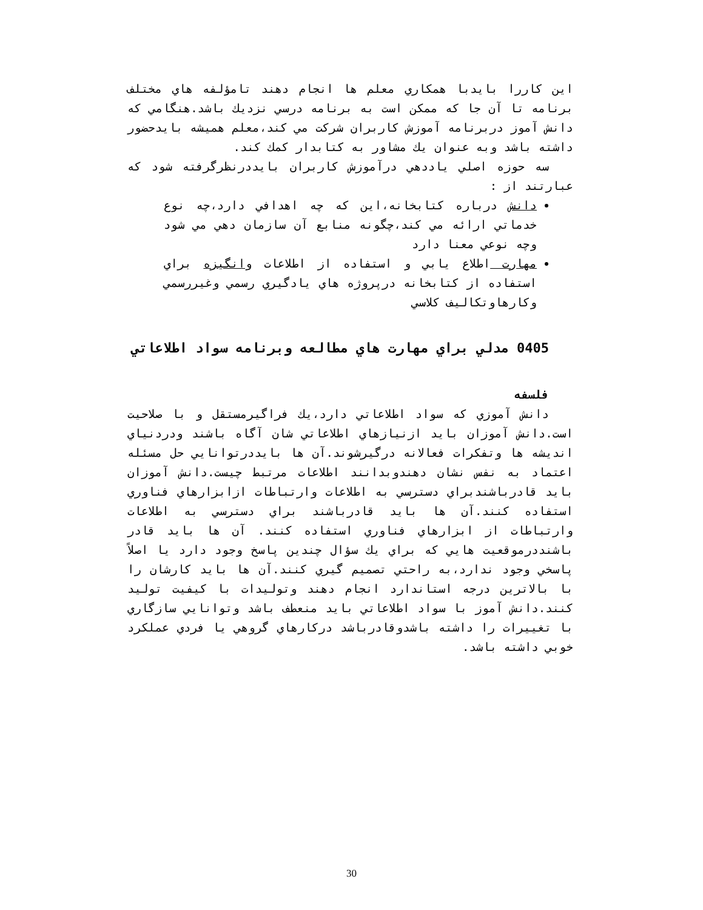اين كاررا بايدبا همكاري معلم ها انجام دهند تامؤلفه هاي مختلف برنامه تا آن جا كه ممكن است به برنامه درسي نزديك باشد.هنگامي كه دانش آموز دربرنامه آموزش كاربران شركت مي كند،معلم هميشه بايدحضور داشته باشد وبه عنوان يك مشاور به كتابدار كمك كند.
سه حوزه اصلي ياددهي درآموزش كاربران بايددرنظرگرفته شود كه عبارتند از :
دانش درباره كتابخانه،اين كه چه اهدافي دارد،چه نوع خدماتي ارائه مي كند،چگونه منابع آن سازمان دهي مي شود وچه نوعي معنا دارد
مهارت اطلاع يابي و استفاده از اطلاعات وانگيزه براي استفاده از كتابخانه درپروژه هاي يادگيري رسمي وغيررسمي وكارهاوتكاليف كلاسي
0405 مدلي براي مهارت هاي مطالعه وبرنامه سواد اطلاعاتي
فلسفه
دانش آموزي كه سواد اطلاعاتي دارد،يك فراگيرمستقل و با صلاحيت است.دانش آموزان بايد ازنيازهاي اطلاعاتي شان آگاه باشند ودردنياي انديشه ها وتفكرات فعالانه درگيرشوند.آن ها بايددرتوانايي حل مسئله اعتماد به نفس نشان دهندوبدانند اطلاعات مرتبط چيست.دانش آموزان بايد قادرباشندبراي دسترسي به اطلاعات وارتباطات ازابزارهاي فناوري استفاده كنند.آن ها بايد قادرباشند براي دسترسي به اطلاعات وارتباطات از ابزارهاي فناوري استفاده كنند. آن ها بايد قادر باشنددرموقعيت هايي كه براي يك سؤال چندين پاسخ وجود دارد يا اصلاً پاسخي وجود ندارد،به راحتي تصميم گيري كنند.آن ها بايد كارشان را با بالاترين درجه استاندارد انجام دهند وتوليدات با كيفيت توليد كنند.دانش آموز با سواد اطلاعاتي بايد منعطف باشد وتوانايي سازگاري با تغييرات را داشته باشدوقادرباشد دركارهاي گروهي يا فردي عملكرد خوبي داشته باشد.
30